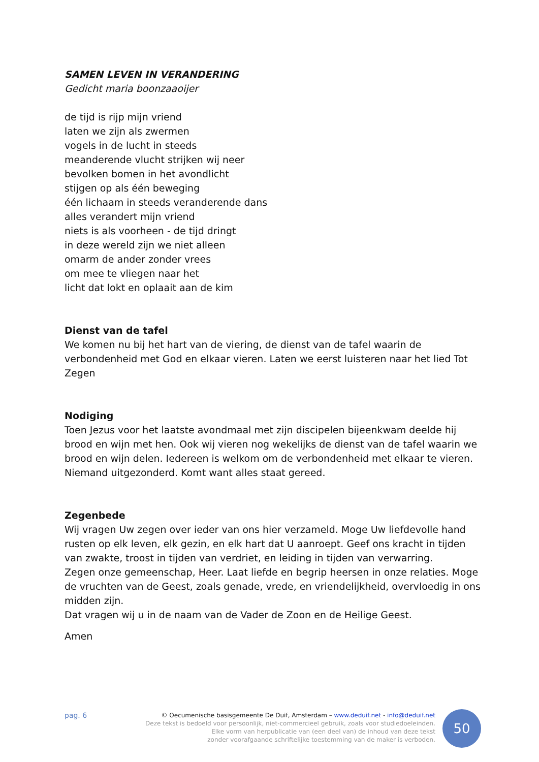SAMEN LEVEN IN VERANDERING
Gedicht maria boonzaaoijer
de tijd is rijp mijn vriend
laten we zijn als zwermen
vogels in de lucht in steeds
meanderende vlucht strijken wij neer
bevolken bomen in het avondlicht
stijgen op als één beweging
één lichaam in steeds veranderende dans
alles verandert mijn vriend
niets is als voorheen - de tijd dringt
in deze wereld zijn we niet alleen
omarm de ander zonder vrees
om mee te vliegen naar het
licht dat lokt en oplaait aan de kim
Dienst van de tafel
We komen nu bij het hart van de viering, de dienst van de tafel waarin de verbondenheid met God en elkaar vieren. Laten we eerst luisteren naar het lied Tot Zegen
Nodiging
Toen Jezus voor het laatste avondmaal met zijn discipelen bijeenkwam deelde hij brood en wijn met hen. Ook wij vieren nog wekelijks de dienst van de tafel waarin we brood en wijn delen. Iedereen is welkom om de verbondenheid met elkaar te vieren. Niemand uitgezonderd. Komt want alles staat gereed.
Zegenbede
Wij vragen Uw zegen over ieder van ons hier verzameld. Moge Uw liefdevolle hand rusten op elk leven, elk gezin, en elk hart dat U aanroept. Geef ons kracht in tijden van zwakte, troost in tijden van verdriet, en leiding in tijden van verwarring.
Zegen onze gemeenschap, Heer. Laat liefde en begrip heersen in onze relaties. Moge de vruchten van de Geest, zoals genade, vrede, en vriendelijkheid, overvloedig in ons midden zijn.
Dat vragen wij u in de naam van de Vader de Zoon en de Heilige Geest.
Amen
pag. 6
© Oecumenische basisgemeente De Duif, Amsterdam – www.deduif.net - info@deduif.net
Deze tekst is bedoeld voor persoonlijk, niet-commercieel gebruik, zoals voor studiedoeleinden.
Elke vorm van herpublicatie van (een deel van) de inhoud van deze tekst
zonder voorafgaande schriftelijke toestemming van de maker is verboden.
50